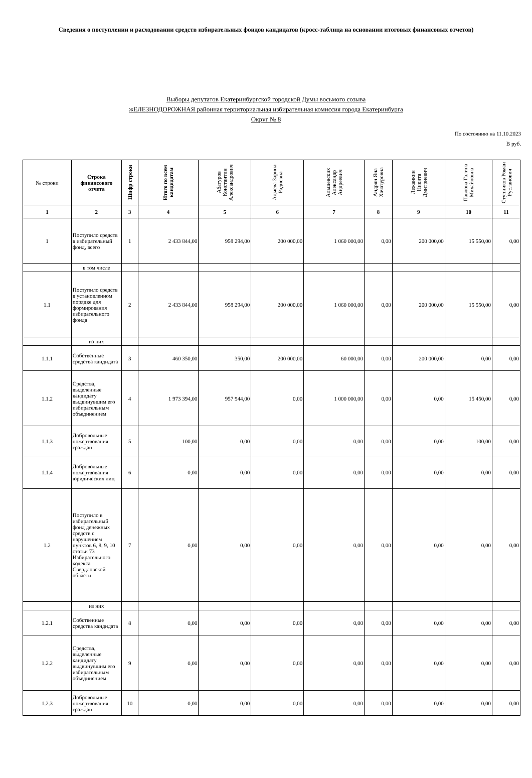Сведения о поступлении и расходовании средств избирательных фондов кандидатов (кросс-таблица на основании итоговых финансовых отчетов)
Выборы депутатов Екатеринбургской городской Думы восьмого созыва
жЕЛЕЗНОДОРОЖНАЯ районная территориальная избирательная комиссия города Екатеринбурга
Округ № 8
По состоянию на 11.10.2023
В руб.
| № строки | Строка финансового отчета | Шифр строки | Итого по всем кандидатам | Абатуров Константин Александрович | Адыева Зарина Радиевна | Альшевских Александр Андреевич | Андрян Яна Хачатуровна | Лежанкин Никита Дмитриевич | Павлова Галина Михайловна | Ступников Роман Русланович |
| --- | --- | --- | --- | --- | --- | --- | --- | --- | --- | --- |
| 1 | 2 | 3 | 4 | 5 | 6 | 7 | 8 | 9 | 10 | 11 |
| 1 | Поступило средств в избирательный фонд, всего | 1 | 2 433 844,00 | 958 294,00 | 200 000,00 | 1 060 000,00 | 0,00 | 200 000,00 | 15 550,00 | 0,00 |
| | в том числе | | | | | | | | | |
| 1.1 | Поступило средств в установленном порядке для формирования избирательного фонда | 2 | 2 433 844,00 | 958 294,00 | 200 000,00 | 1 060 000,00 | 0,00 | 200 000,00 | 15 550,00 | 0,00 |
| | из них | | | | | | | | | |
| 1.1.1 | Собственные средства кандидата | 3 | 460 350,00 | 350,00 | 200 000,00 | 60 000,00 | 0,00 | 200 000,00 | 0,00 | 0,00 |
| 1.1.2 | Средства, выделенные кандидату выдвинувшим его избирательным объединением | 4 | 1 973 394,00 | 957 944,00 | 0,00 | 1 000 000,00 | 0,00 | 0,00 | 15 450,00 | 0,00 |
| 1.1.3 | Добровольные пожертвования граждан | 5 | 100,00 | 0,00 | 0,00 | 0,00 | 0,00 | 0,00 | 100,00 | 0,00 |
| 1.1.4 | Добровольные пожертвования юридических лиц | 6 | 0,00 | 0,00 | 0,00 | 0,00 | 0,00 | 0,00 | 0,00 | 0,00 |
| 1.2 | Поступило в избирательный фонд денежных средств с нарушением пунктов 6, 8, 9, 10 статьи 73 Избирательного кодекса Свердловской области | 7 | 0,00 | 0,00 | 0,00 | 0,00 | 0,00 | 0,00 | 0,00 | 0,00 |
| | из них | | | | | | | | | |
| 1.2.1 | Собственные средства кандидата | 8 | 0,00 | 0,00 | 0,00 | 0,00 | 0,00 | 0,00 | 0,00 | 0,00 |
| 1.2.2 | Средства, выделенные кандидату выдвинувшим его избирательным объединением | 9 | 0,00 | 0,00 | 0,00 | 0,00 | 0,00 | 0,00 | 0,00 | 0,00 |
| 1.2.3 | Добровольные пожертвования граждан | 10 | 0,00 | 0,00 | 0,00 | 0,00 | 0,00 | 0,00 | 0,00 | 0,00 |